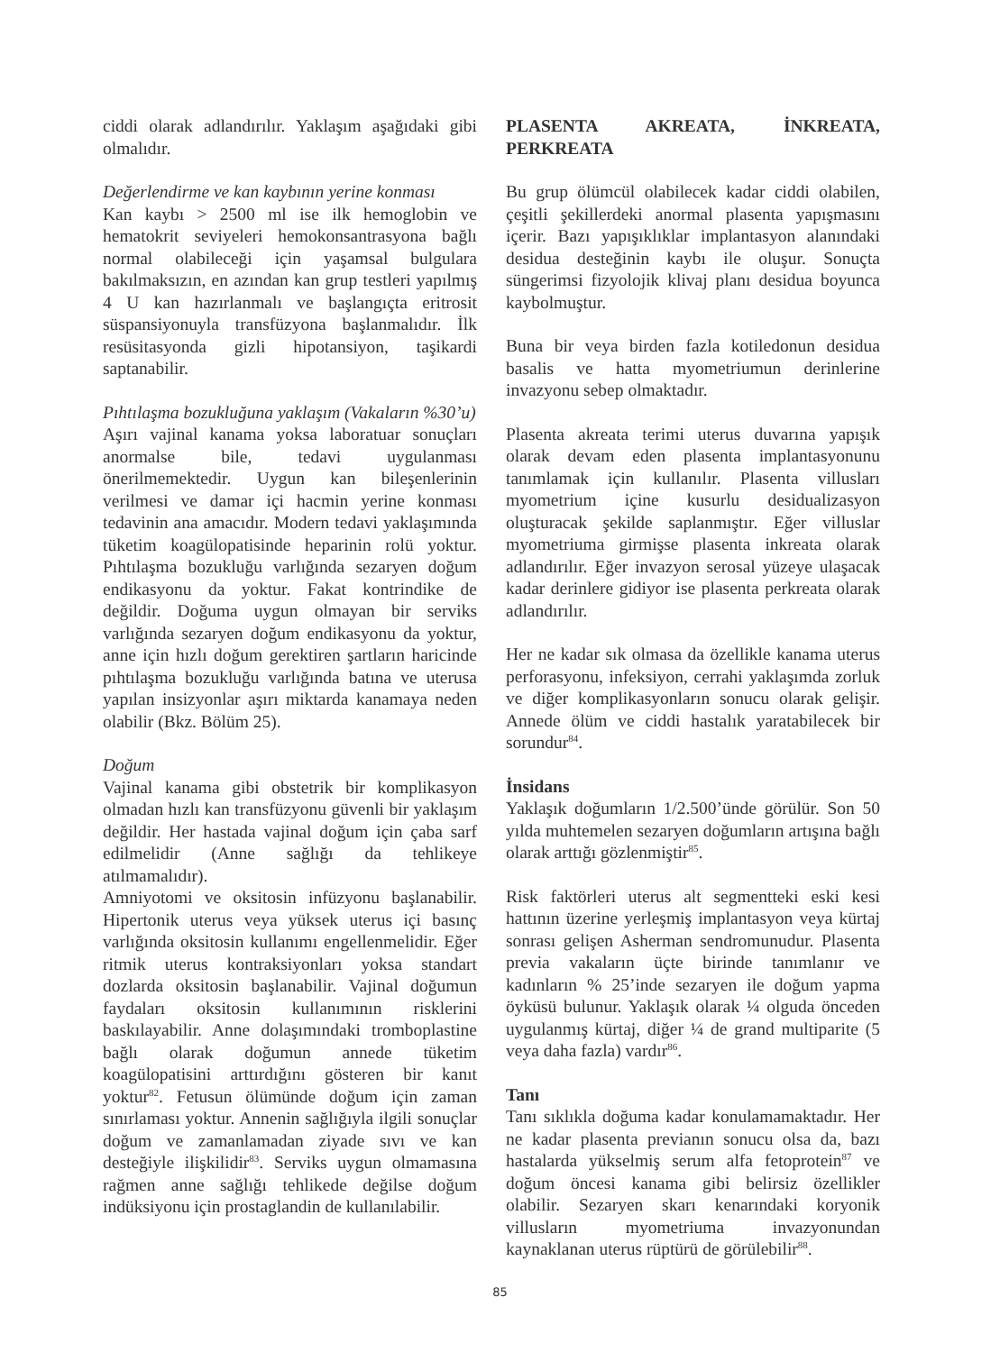ciddi olarak adlandırılır. Yaklaşım aşağıdaki gibi olmalıdır.
Değerlendirme ve kan kaybının yerine konması
Kan kaybı > 2500 ml ise ilk hemoglobin ve hematokrit seviyeleri hemokonsantrasyona bağlı normal olabileceği için yaşamsal bulgulara bakılmaksızın, en azından kan grup testleri yapılmış 4 U kan hazırlanmalı ve başlangıçta eritrosit süspansiyonuyla transfüzyona başlanmalıdır. İlk resüsitasyonda gizli hipotansiyon, taşikardi saptanabilir.
Pıhtılaşma bozukluğuna yaklaşım (Vakaların %30’u)
Aşırı vajinal kanama yoksa laboratuar sonuçları anormalse bile, tedavi uygulanması önerilmemektedir. Uygun kan bileşenlerinin verilmesi ve damar içi hacmin yerine konması tedavinin ana amacıdır. Modern tedavi yaklaşımında tüketim koagülopatisinde heparinin rolü yoktur. Pıhtılaşma bozukluğu varlığında sezaryen doğum endikasyonu da yoktur. Fakat kontrindike de değildir. Doğuma uygun olmayan bir serviks varlığında sezaryen doğum endikasyonu da yoktur, anne için hızlı doğum gerektiren şartların haricinde pıhtılaşma bozukluğu varlığında batına ve uterusa yapılan insizyonlar aşırı miktarda kanamaya neden olabilir (Bkz. Bölüm 25).
Doğum
Vajinal kanama gibi obstetrik bir komplikasyon olmadan hızlı kan transfüzyonu güvenli bir yaklaşım değildir. Her hastada vajinal doğum için çaba sarf edilmelidir (Anne sağlığı da tehlikeye atılmamalıdır).
Amniyotomi ve oksitosin infüzyonu başlanabilir. Hipertonik uterus veya yüksek uterus içi basınç varlığında oksitosin kullanımı engellenmelidir. Eğer ritmik uterus kontraksiyonları yoksa standart dozlarda oksitosin başlanabilir. Vajinal doğumun faydaları oksitosin kullanımının risklerini baskılayabilir. Anne dolaşımındaki tromboplastine bağlı olarak doğumun annede tüketim koagülopatisini arttırdığını gösteren bir kanıt yoktur<sup>82</sup>. Fetusun ölümünde doğum için zaman sınırlaması yoktur. Annenin sağlığıyla ilgili sonuçlar doğum ve zamanlamadan ziyade sıvı ve kan desteğiyle ilişkilidir<sup>83</sup>. Serviks uygun olmamasına rağmen anne sağlığı tehlikede değilse doğum indüksiyonu için prostaglandin de kullanılabilir.
PLASENTA AKREATA, İNKREATA, PERKREATA
Bu grup ölümcül olabilecek kadar ciddi olabilen, çeşitli şekillerdeki anormal plasenta yapışmasını içerir. Bazı yapışıklıklar implantasyon alanındaki desidua desteğinin kaybı ile oluşur. Sonuçta süngerimsi fizyolojik klivaj planı desidua boyunca kaybolmuştur.
Buna bir veya birden fazla kotiledonun desidua basalis ve hatta myometriumun derinlerine invazyonu sebep olmaktadır.
Plasenta akreata terimi uterus duvarına yapışık olarak devam eden plasenta implantasyonunu tanımlamak için kullanılır. Plasenta villusları myometrium içine kusurlu desidualizasyon oluşturacak şekilde saplanmıştır. Eğer villuslar myometriuma girmişse plasenta inkreata olarak adlandırılır. Eğer invazyon serosal yüzeye ulaşacak kadar derinlere gidiyor ise plasenta perkreata olarak adlandırılır.
Her ne kadar sık olmasa da özellikle kanama uterus perforasyonu, infeksiyon, cerrahi yaklaşımda zorluk ve diğer komplikasyonların sonucu olarak gelişir. Annede ölüm ve ciddi hastalık yaratabilecek bir sorundur<sup>84</sup>.
İnsidans
Yaklaşık doğumların 1/2.500’ünde görülür. Son 50 yılda muhtemelen sezaryen doğumların artışına bağlı olarak arttığı gözlenmiştir<sup>85</sup>.
Risk faktörleri uterus alt segmentteki eski kesi hattının üzerine yerleşmiş implantasyon veya kürtaj sonrası gelişen Asherman sendromunudur. Plasenta previa vakaların üçte birinde tanımlanır ve kadınların % 25’inde sezaryen ile doğum yapma öyküsü bulunur. Yaklaşık olarak ¼ olguda önceden uygulanmış kürtaj, diğer ¼ de grand multiparite (5 veya daha fazla) vardır<sup>86</sup>.
Tanı
Tanı sıklıkla doğuma kadar konulamamaktadır. Her ne kadar plasenta previanın sonucu olsa da, bazı hastalarda yükselmiş serum alfa fetoprotein<sup>87</sup> ve doğum öncesi kanama gibi belirsiz özellikler olabilir. Sezaryen skarı kenarındaki koryonik villusların myometriuma invazyonundan kaynaklanan uterus rüptürü de görülebilir<sup>88</sup>.
85